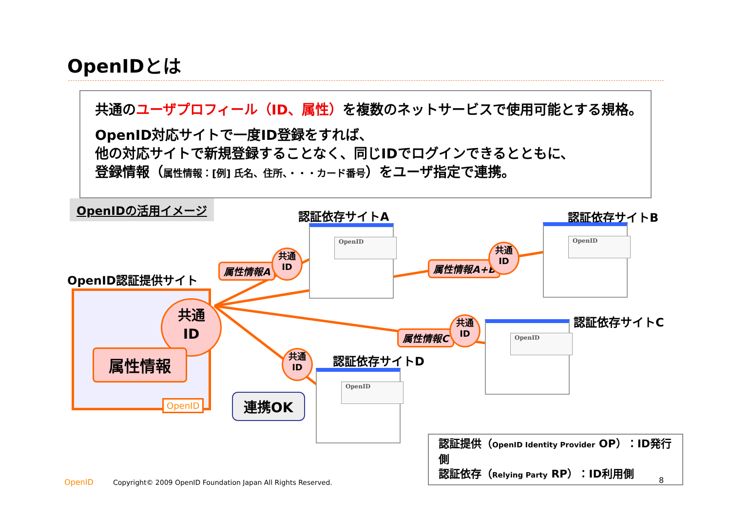OpenIDとは
共通のユーザプロフィール（ID、属性）を複数のネットサービスで使用可能とする規格。
OpenID対応サイトで一度ID登録をすれば、
他の対応サイトで新規登録することなく、同じIDでログインできるとともに、
登録情報（属性情報：[例] 氏名、住所、・・・カード番号）をユーザ指定で連携。
OpenIDの活用イメージ
OpenID認証提供サイト
共通
ID
属性情報
OpenID 連携OK
認証依存サイトA
OpenID
認証依存サイトB
OpenID
認証依存サイトC
OpenID
認証依存サイトD
OpenID
属性情報A
共通
ID
属性情報A+B
共通
ID
属性情報C
共通
ID
共通
ID
認証提供（OpenID Identity Provider OP）：ID発行側
認証依存（Relying Party RP）：ID利用側
OpenID
Copyright© 2009 OpenID Foundation Japan All Rights Reserved.
8